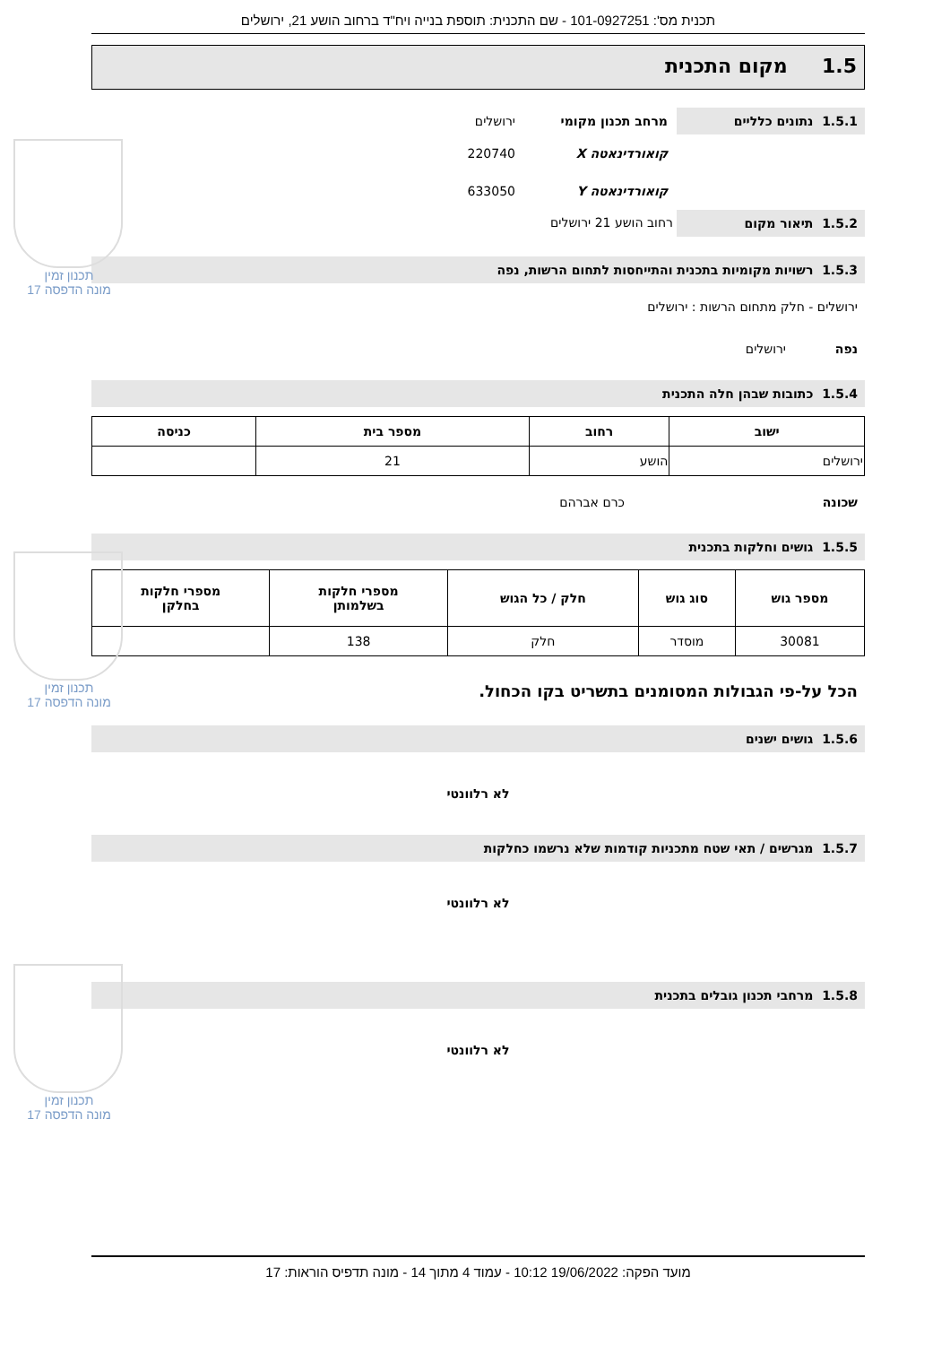תכנית מס': 101-0927251 - שם התכנית: תוספת בנייה ויח"ד ברחוב הושע 21, ירושלים
1.5 מקום התכנית
1.5.1 נתונים כלליים
מרחב תכנון מקומי ירושלים
קואורדינאטה X 220740
קואורדינאטה Y 633050
1.5.2 תיאור מקום
רחוב הושע 21 ירושלים
1.5.3 רשויות מקומיות בתכנית והתייחסות לתחום הרשות, נפה
ירושלים - חלק מתחום הרשות : ירושלים
נפה ירושלים
1.5.4 כתובות שבהן חלה התכנית
| ישוב | רחוב | מספר בית | כניסה |
| --- | --- | --- | --- |
| ירושלים | הושע | 21 | |
שכונה כרם אברהם
1.5.5 גושים וחלקות בתכנית
| מספר גוש | סוג גוש | חלק / כל הגוש | מספרי חלקות בשלמותן | מספרי חלקות בחלקן |
| --- | --- | --- | --- | --- |
| 30081 | מוסדר | חלק | 138 | |
הכל על-פי הגבולות המסומנים בתשריט בקו הכחול.
1.5.6 גושים ישנים
לא רלוונטי
1.5.7 מגרשים / תאי שטח מתכניות קודמות שלא נרשמו כחלקות
לא רלוונטי
1.5.8 מרחבי תכנון גובלים בתכנית
לא רלוונטי
תכנון זמין
מונה הדפסה 17
תכנון זמין
מונה הדפסה 17
תכנון זמין
מונה הדפסה 17
מועד הפקה: 19/06/2022 10:12 - עמוד 4 מתוך 14 - מונה תדפיס הוראות: 17